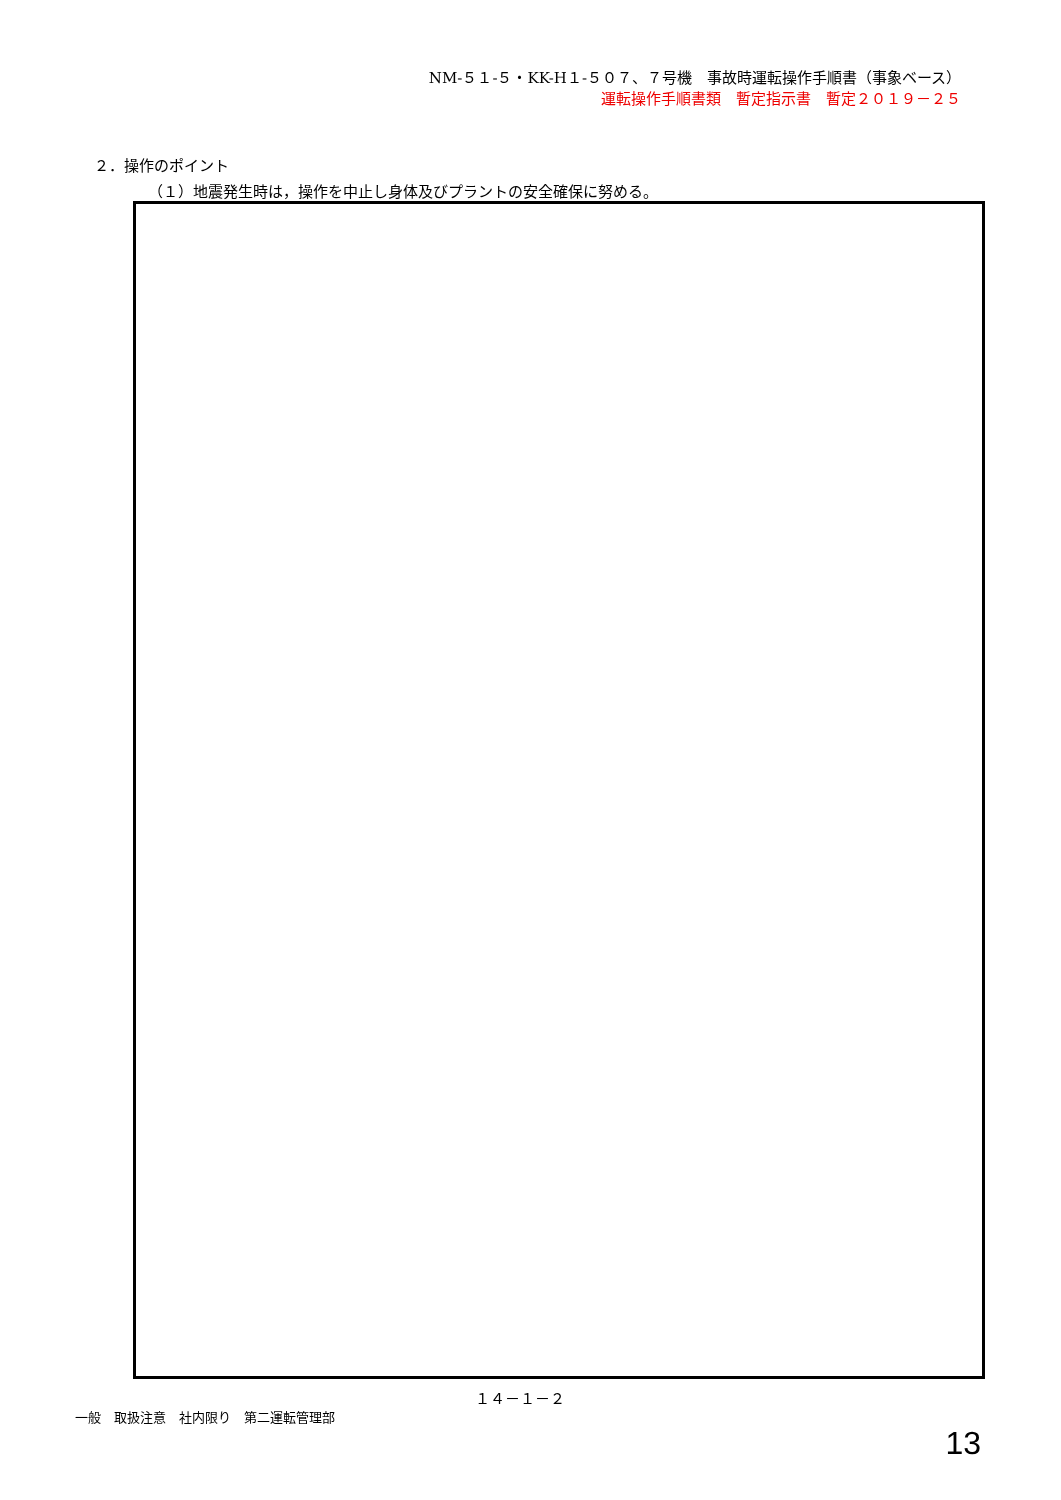NM-５１-５・KK-H１-５０７、７号機　事故時運転操作手順書（事象ベース）
運転操作手順書類　暫定指示書　暫定２０１９－２５
２．操作のポイント
（１）地震発生時は，操作を中止し身体及びプラントの安全確保に努める。
１４－１－２
一般　取扱注意　社内限り　第二運転管理部
13